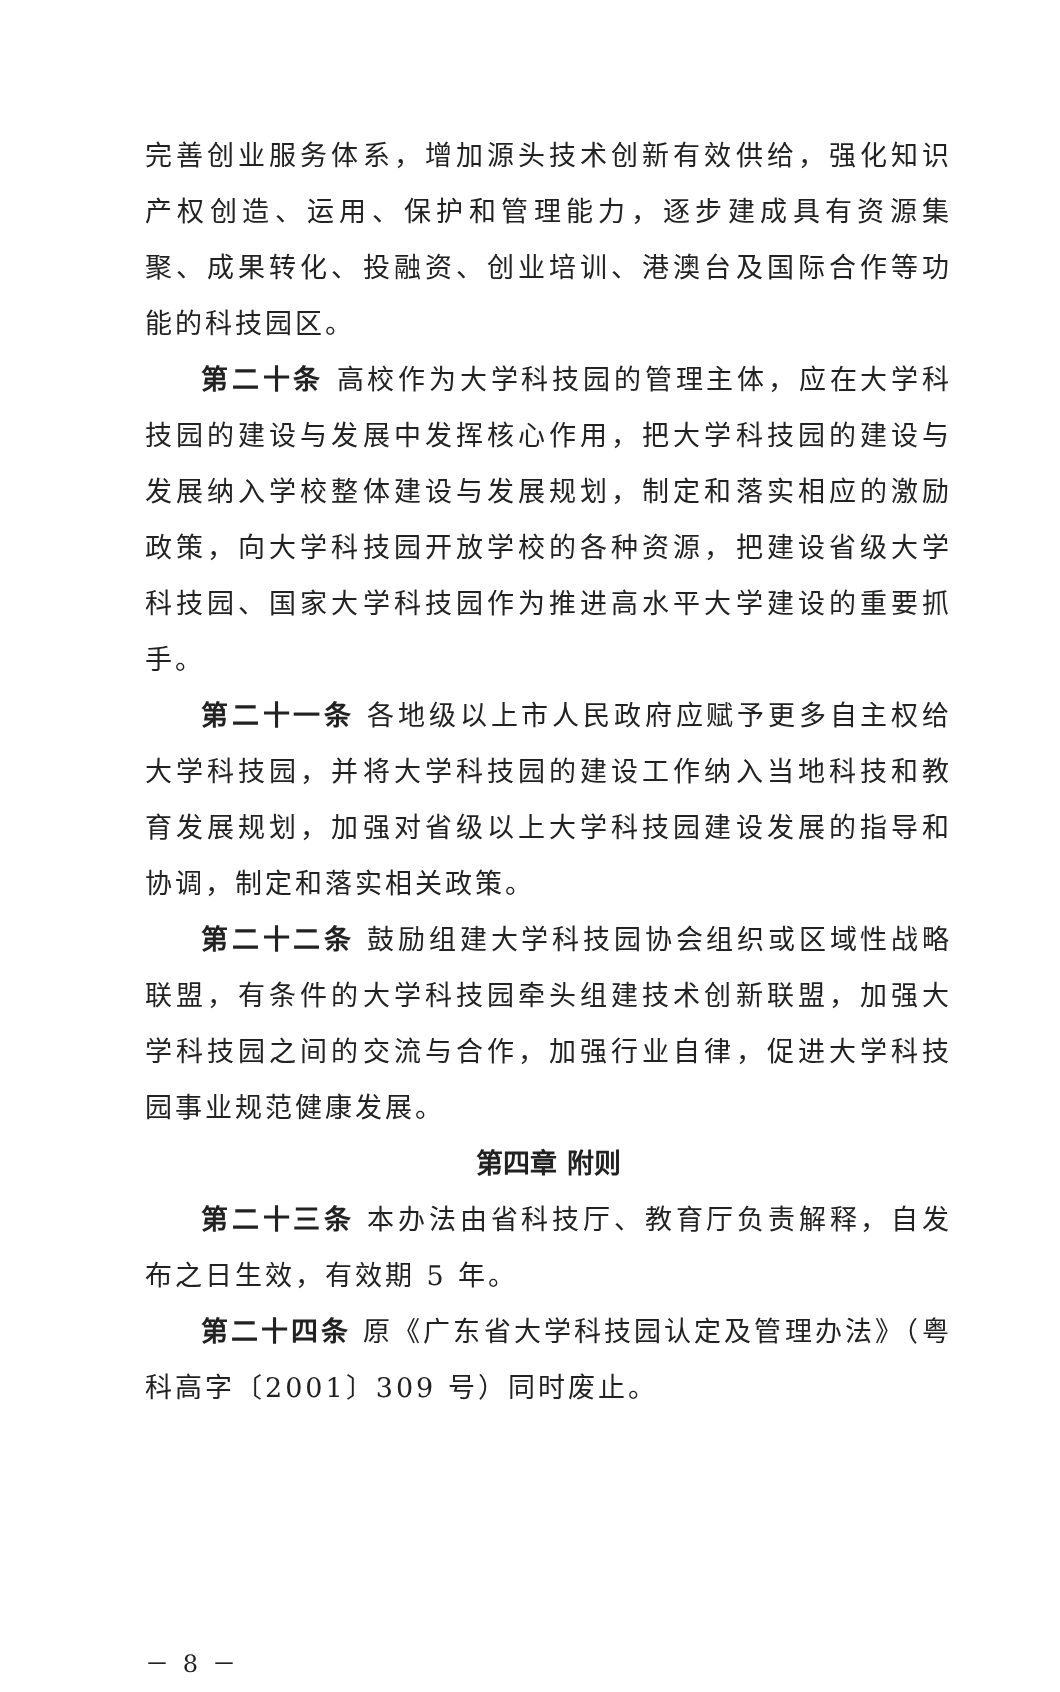完善创业服务体系，增加源头技术创新有效供给，强化知识产权创造、运用、保护和管理能力，逐步建成具有资源集聚、成果转化、投融资、创业培训、港澳台及国际合作等功能的科技园区。
第二十条 高校作为大学科技园的管理主体，应在大学科技园的建设与发展中发挥核心作用，把大学科技园的建设与发展纳入学校整体建设与发展规划，制定和落实相应的激励政策，向大学科技园开放学校的各种资源，把建设省级大学科技园、国家大学科技园作为推进高水平大学建设的重要抓手。
第二十一条 各地级以上市人民政府应赋予更多自主权给大学科技园，并将大学科技园的建设工作纳入当地科技和教育发展规划，加强对省级以上大学科技园建设发展的指导和协调，制定和落实相关政策。
第二十二条 鼓励组建大学科技园协会组织或区域性战略联盟，有条件的大学科技园牵头组建技术创新联盟，加强大学科技园之间的交流与合作，加强行业自律，促进大学科技园事业规范健康发展。
第四章 附则
第二十三条 本办法由省科技厅、教育厅负责解释，自发布之日生效，有效期 5 年。
第二十四条 原《广东省大学科技园认定及管理办法》（粤科高字〔2001〕309 号）同时废止。
－ 8 －